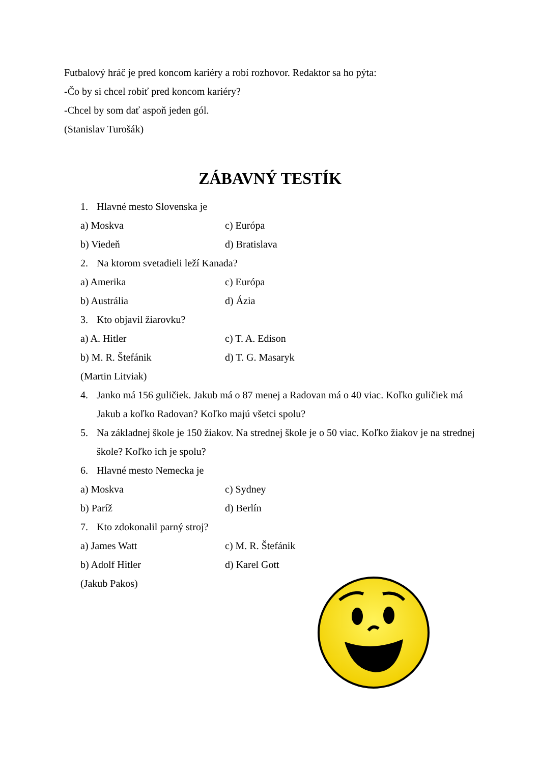Futbalový hráč je pred koncom kariéry a robí rozhovor. Redaktor sa ho pýta:
-Čo by si chcel robiť pred koncom kariéry?
-Chcel by som dať aspoň jeden gól.
(Stanislav Turošák)
ZÁBAVNÝ TESTÍK
1. Hlavné mesto Slovenska je
a) Moskva c) Európa
b) Viedeň d) Bratislava
2. Na ktorom svetadieli leží Kanada?
a) Amerika c) Európa
b) Austrália d) Ázia
3. Kto objavil žiarovku?
a) A. Hitler c) T. A. Edison
b) M. R. Štefánik d) T. G. Masaryk
(Martin Litviak)
4. Janko má 156 guličiek. Jakub má o 87 menej a Radovan má o 40 viac. Koľko guličiek má Jakub a koľko Radovan? Koľko majú všetci spolu?
5. Na základnej škole je 150 žiakov. Na strednej škole je o 50 viac. Koľko žiakov je na strednej škole? Koľko ich je spolu?
6. Hlavné mesto Nemecka je
a) Moskva c) Sydney
b) Paríž d) Berlín
7. Kto zdokonalil parný stroj?
a) James Watt c) M. R. Štefánik
b) Adolf Hitler d) Karel Gott
(Jakub Pakos)